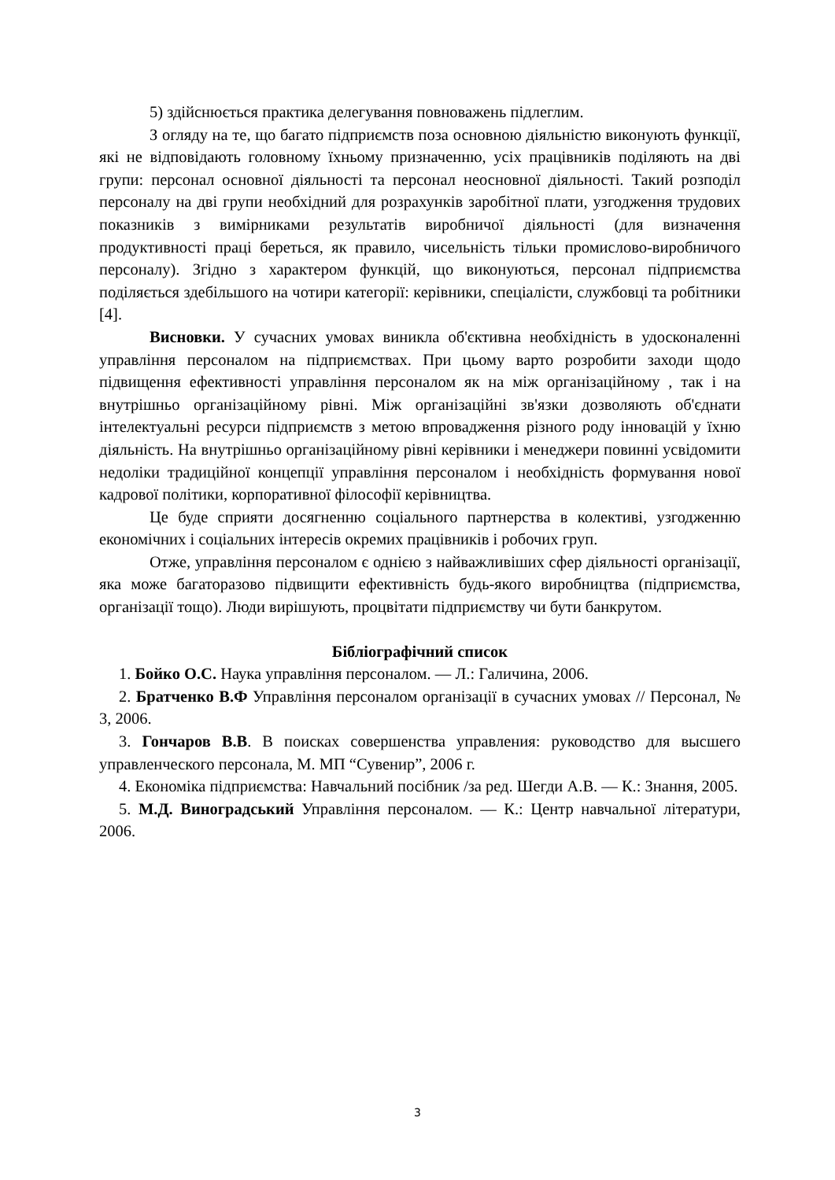5) здійснюється практика делегування повноважень підлеглим.
З огляду на те, що багато підприємств поза основною діяльністю виконують функції, які не відповідають головному їхньому призначенню, усіх працівників поділяють на дві групи: персонал основної діяльності та персонал неосновної діяльності. Такий розподіл персоналу на дві групи необхідний для розрахунків заробітної плати, узгодження трудових показників з вимірниками результатів виробничої діяльності (для визначення продуктивності праці береться, як правило, чисельність тільки промислово-виробничого персоналу). Згідно з характером функцій, що виконуються, персонал підприємства поділяється здебільшого на чотири категорії: керівники, спеціалісти, службовці та робітники [4].
Висновки. У сучасних умовах виникла об'єктивна необхідність в удосконаленні управління персоналом на підприємствах. При цьому варто розробити заходи щодо підвищення ефективності управління персоналом як на між організаційному , так і на внутрішньо організаційному рівні. Між організаційні зв'язки дозволяють об'єднати інтелектуальні ресурси підприємств з метою впровадження різного роду інновацій у їхню діяльність. На внутрішньо організаційному рівні керівники і менеджери повинні усвідомити недоліки традиційної концепції управління персоналом і необхідність формування нової кадрової політики, корпоративної філософії керівництва.
Це буде сприяти досягненню соціального партнерства в колективі, узгодженню економічних і соціальних інтересів окремих працівників і робочих груп.
Отже, управління персоналом є однією з найважливіших сфер діяльності організації, яка може багаторазово підвищити ефективність будь-якого виробництва (підприємства, організації тощо). Люди вирішують, процвітати підприємству чи бути банкрутом.
Бібліографічний список
1. Бойко О.С. Наука управління персоналом. — Л.: Галичина, 2006.
2. Братченко В.Ф Управління персоналом організації в сучасних умовах // Персонал, № 3, 2006.
3. Гончаров В.В. В поисках совершенства управления: руководство для высшего управленческого персонала, М. МП “Сувенир”, 2006 г.
4. Економіка підприємства: Навчальний посібник /за ред. Шегди А.В. — К.: Знання, 2005.
5. М.Д. Виноградський Управління персоналом. — К.: Центр навчальної літератури, 2006.
3